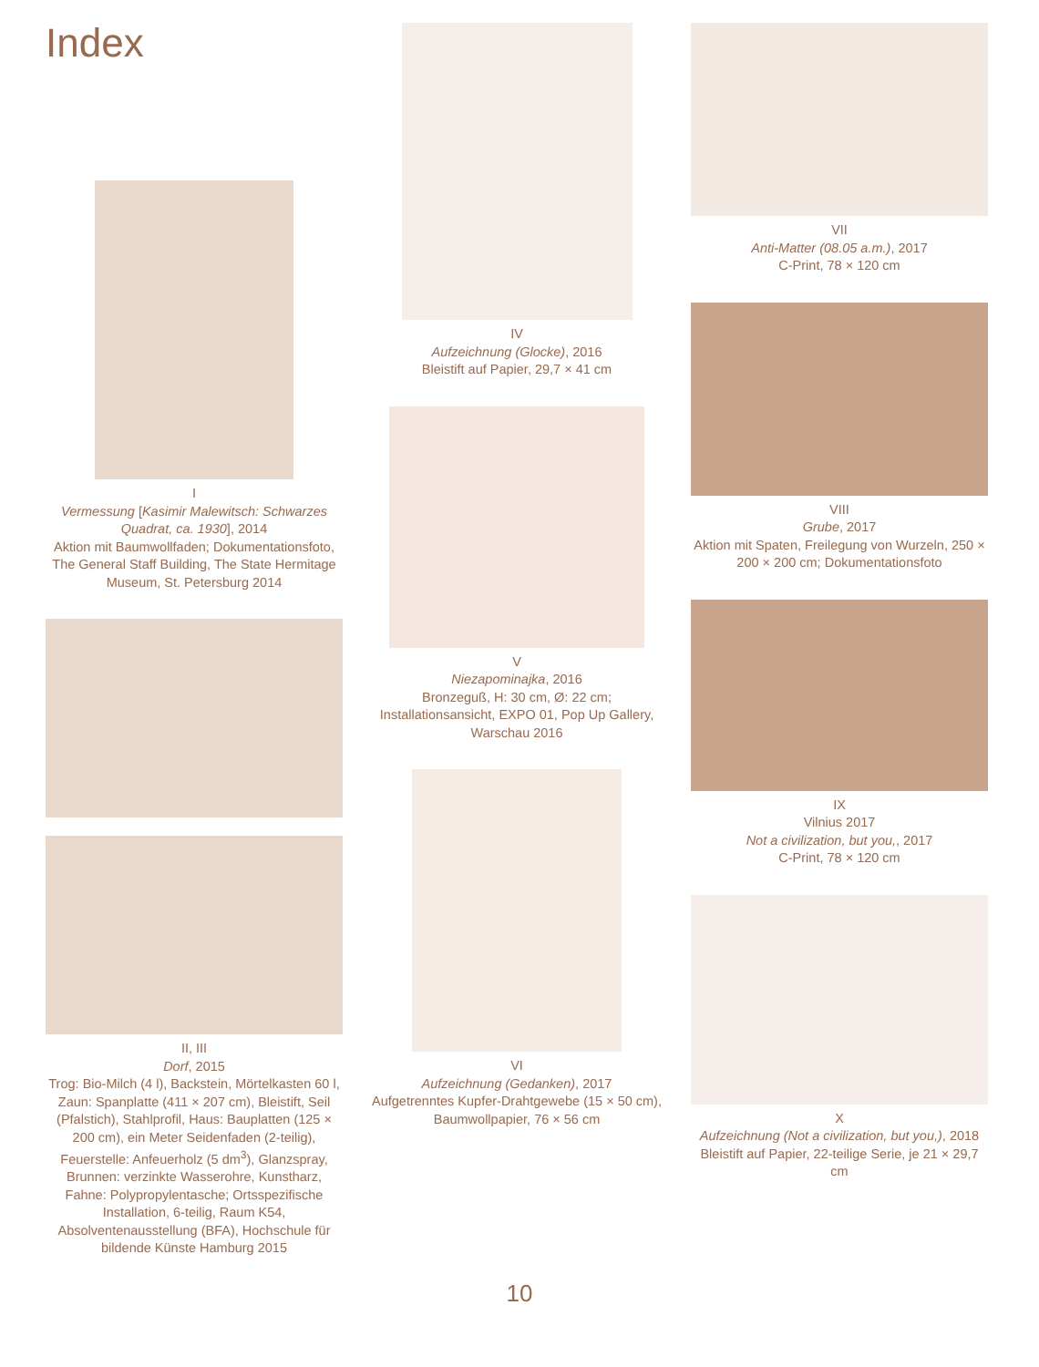Index
I
Vermessung [Kasimir Malewitsch: Schwarzes Quadrat, ca. 1930], 2014
Aktion mit Baumwollfaden; Dokumentationsfoto, The General Staff Building, The State Hermitage Museum, St. Petersburg 2014
II, III
Dorf, 2015
Trog: Bio-Milch (4 l), Backstein, Mörtelkasten 60 l, Zaun: Spanplatte (411 × 207 cm), Bleistift, Seil (Pfalstich), Stahlprofil, Haus: Bauplatten (125 × 200 cm), ein Meter Seidenfaden (2-teilig), Feuerstelle: Anfeuerholz (5 dm<sup>3</sup>), Glanzspray, Brunnen: verzinkte Wasserohre, Kunstharz, Fahne: Polypropylentasche; Ortsspezifische Installation, 6-teilig, Raum K54, Absolventenausstellung (BFA), Hochschule für bildende Künste Hamburg 2015
IV
Aufzeichnung (Glocke), 2016
Bleistift auf Papier, 29,7 × 41 cm
V
Niezapominajka, 2016
Bronzeguß, H: 30 cm, Ø: 22 cm; Installationsansicht, EXPO 01, Pop Up Gallery, Warschau 2016
VI
Aufzeichnung (Gedanken), 2017
Aufgetrenntes Kupfer-Drahtgewebe (15 × 50 cm), Baumwollpapier, 76 × 56 cm
VII
Anti-Matter (08.05 a.m.), 2017
C-Print, 78 × 120 cm
VIII
Grube, 2017
Aktion mit Spaten, Freilegung von Wurzeln, 250 × 200 × 200 cm; Dokumentationsfoto
IX
Vilnius 2017
Not a civilization, but you,, 2017
C-Print, 78 × 120 cm
X
Aufzeichnung (Not a civilization, but you,), 2018
Bleistift auf Papier, 22-teilige Serie, je 21 × 29,7 cm
10